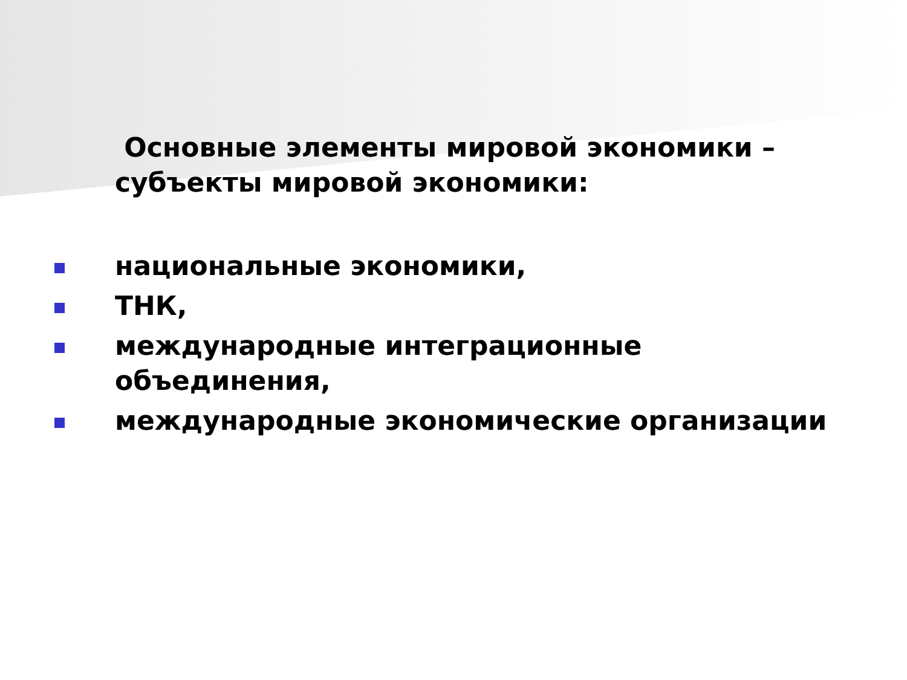Основные элементы мировой экономики –
субъекты мировой экономики:
национальные экономики,
ТНК,
международные интеграционные
объединения,
международные экономические организации